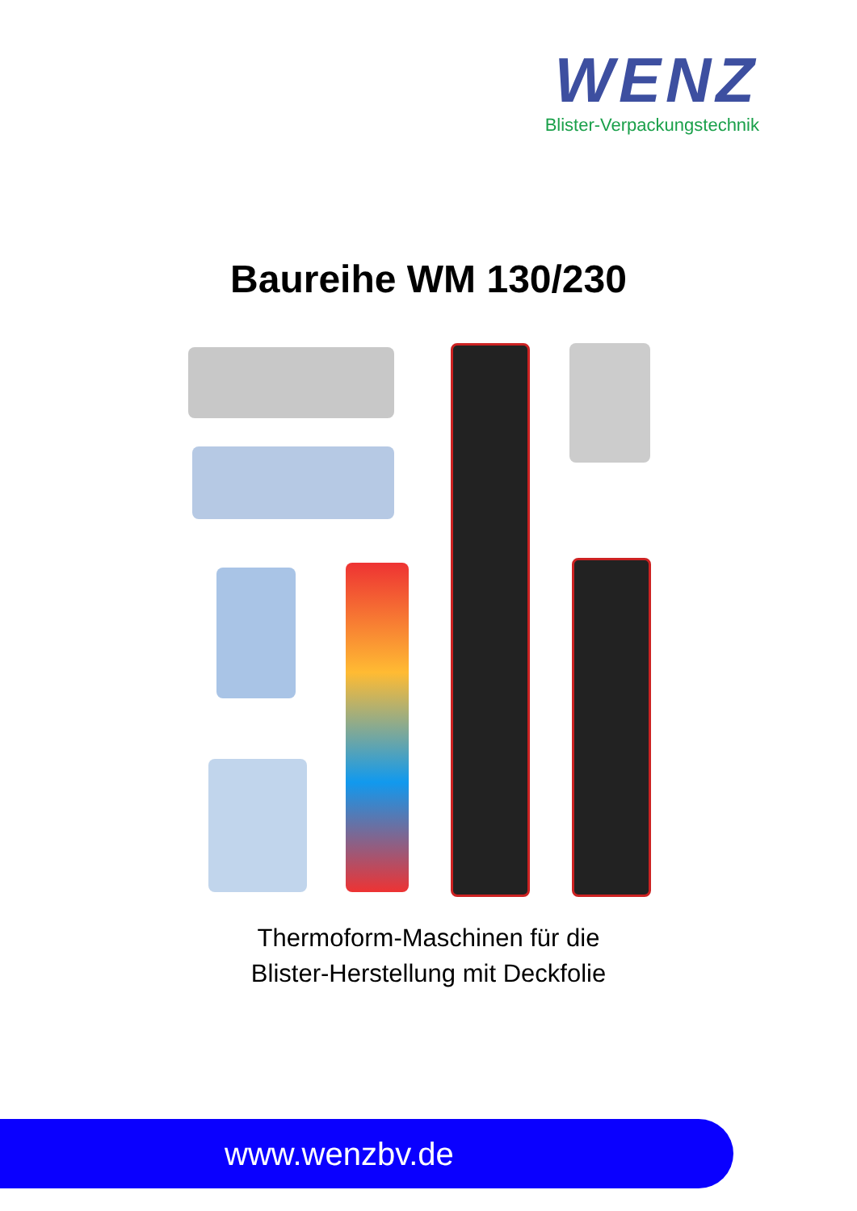WENZ
Blister-Verpackungstechnik
Baureihe WM 130/230
Thermoform-Maschinen für die
Blister-Herstellung mit Deckfolie
www.wenzbv.de